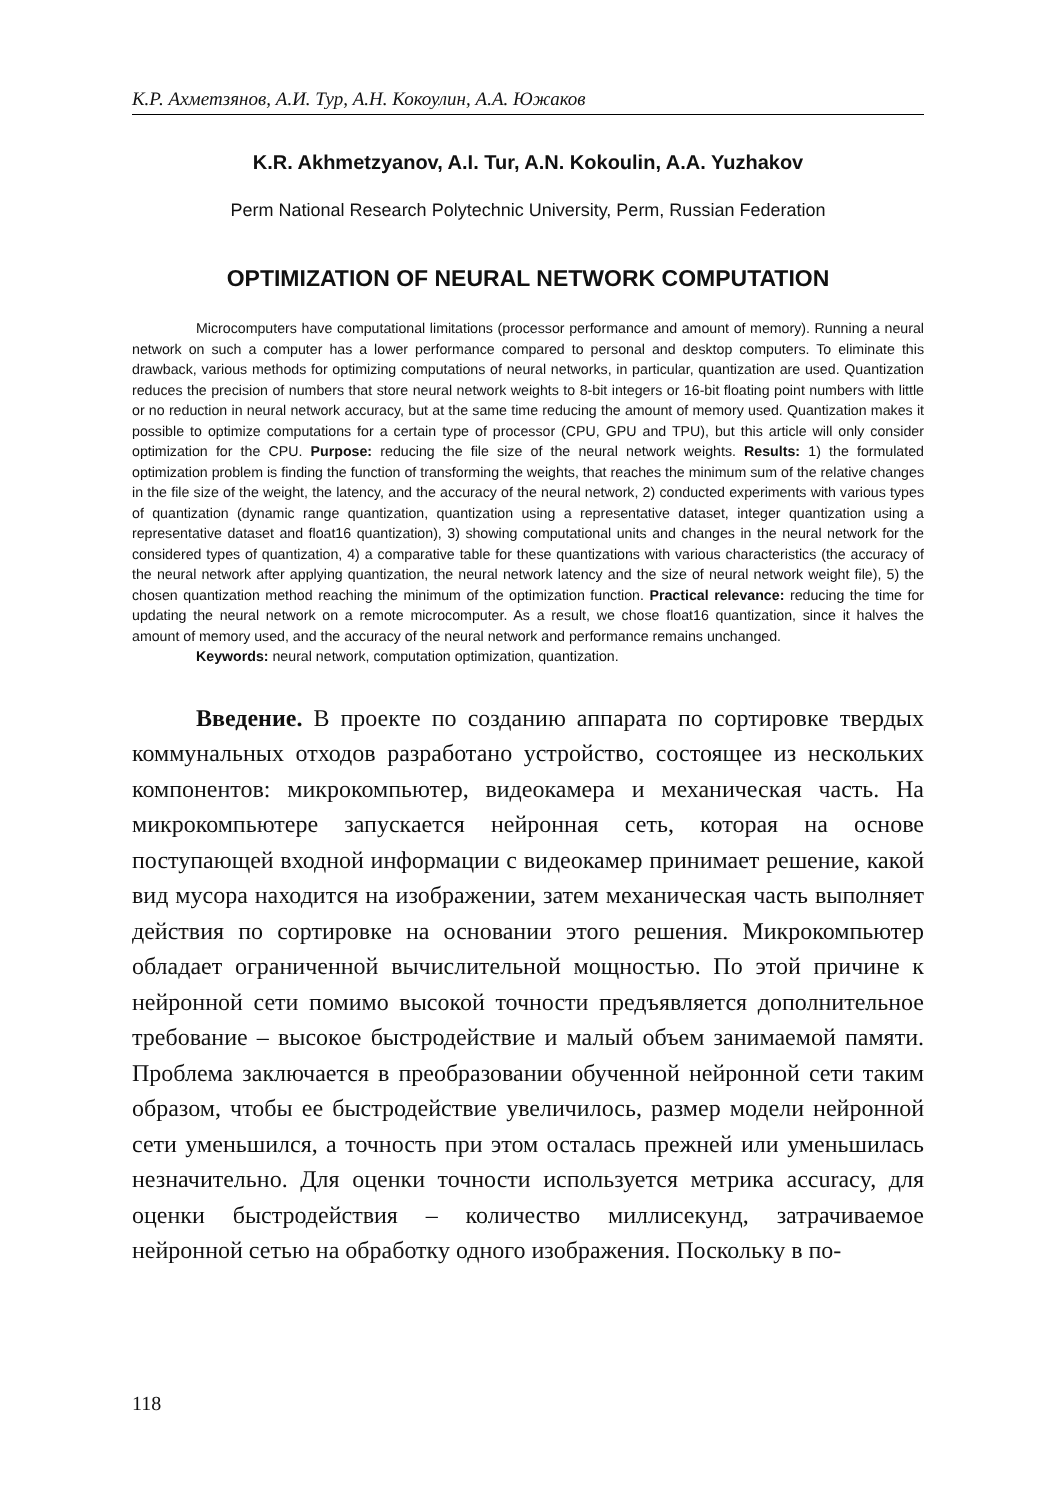К.Р. Ахметзянов, А.И. Тур, А.Н. Кокоулин, А.А. Южаков
K.R. Akhmetzyanov, A.I. Tur, A.N. Kokoulin, A.A. Yuzhakov
Perm National Research Polytechnic University, Perm, Russian Federation
OPTIMIZATION OF NEURAL NETWORK COMPUTATION
Microcomputers have computational limitations (processor performance and amount of memory). Running a neural network on such a computer has a lower performance compared to personal and desktop computers. To eliminate this drawback, various methods for optimizing computations of neural networks, in particular, quantization are used. Quantization reduces the precision of numbers that store neural network weights to 8-bit integers or 16-bit floating point numbers with little or no reduction in neural network accuracy, but at the same time reducing the amount of memory used. Quantization makes it possible to optimize computations for a certain type of processor (CPU, GPU and TPU), but this article will only consider optimization for the CPU. Purpose: reducing the file size of the neural network weights. Results: 1) the formulated optimization problem is finding the function of transforming the weights, that reaches the minimum sum of the relative changes in the file size of the weight, the latency, and the accuracy of the neural network, 2) conducted experiments with various types of quantization (dynamic range quantization, quantization using a representative dataset, integer quantization using a representative dataset and float16 quantization), 3) showing computational units and changes in the neural network for the considered types of quantization, 4) a comparative table for these quantizations with various characteristics (the accuracy of the neural network after applying quantization, the neural network latency and the size of neural network weight file), 5) the chosen quantization method reaching the minimum of the optimization function. Practical relevance: reducing the time for updating the neural network on a remote microcomputer. As a result, we chose float16 quantization, since it halves the amount of memory used, and the accuracy of the neural network and performance remains unchanged.
Keywords: neural network, computation optimization, quantization.
Введение. В проекте по созданию аппарата по сортировке твердых коммунальных отходов разработано устройство, состоящее из нескольких компонентов: микрокомпьютер, видеокамера и механическая часть. На микрокомпьютере запускается нейронная сеть, которая на основе поступающей входной информации с видеокамер принимает решение, какой вид мусора находится на изображении, затем механическая часть выполняет действия по сортировке на основании этого решения. Микрокомпьютер обладает ограниченной вычислительной мощностью. По этой причине к нейронной сети помимо высокой точности предъявляется дополнительное требование – высокое быстродействие и малый объем занимаемой памяти. Проблема заключается в преобразовании обученной нейронной сети таким образом, чтобы ее быстродействие увеличилось, размер модели нейронной сети уменьшился, а точность при этом осталась прежней или уменьшилась незначительно. Для оценки точности используется метрика accuracy, для оценки быстродействия – количество миллисекунд, затрачиваемое нейронной сетью на обработку одного изображения. Поскольку в по-
118